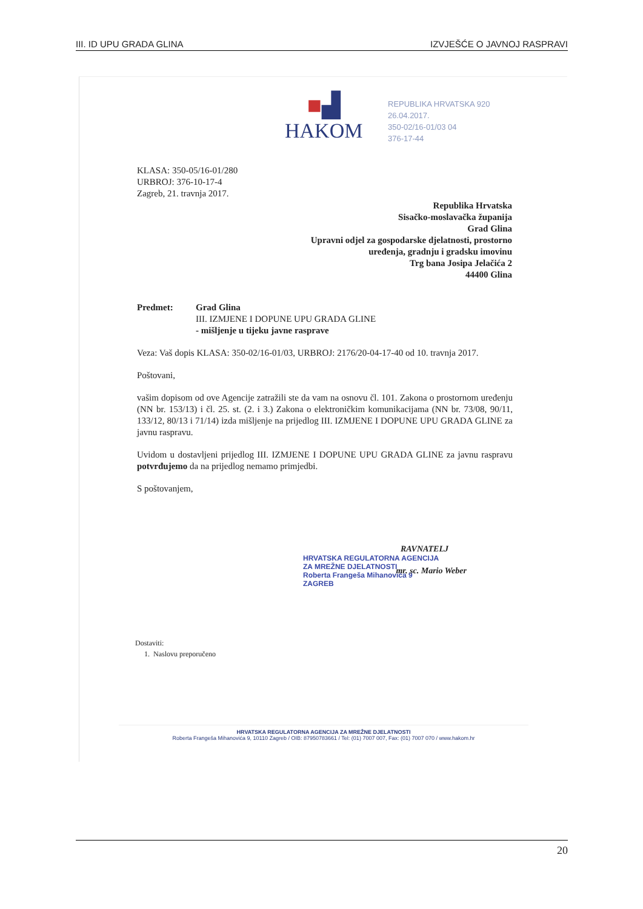III. ID UPU GRADA GLINA IZVJEŠĆE O JAVNOJ RASPRAVI
■▟
HAKOM
REPUBLIKA HRVATSKA 920
26.04.2017.
350-02/16-01/03 04
376-17-44
KLASA: 350-05/16-01/280
URBROJ: 376-10-17-4
Zagreb, 21. travnja 2017.
Republika Hrvatska
Sisačko-moslavačka županija
Grad Glina
Upravni odjel za gospodarske djelatnosti, prostorno
uređenja, gradnju i gradsku imovinu
Trg bana Josipa Jelačića 2
44400 Glina
Predmet: Grad Glina
III. IZMJENE I DOPUNE UPU GRADA GLINE
- mišljenje u tijeku javne rasprave
Veza: Vaš dopis KLASA: 350-02/16-01/03, URBROJ: 2176/20-04-17-40 od 10. travnja 2017.
Poštovani,
vašim dopisom od ove Agencije zatražili ste da vam na osnovu čl. 101. Zakona o prostornom uređenju (NN br. 153/13) i čl. 25. st. (2. i 3.) Zakona o elektroničkim komunikacijama (NN br. 73/08, 90/11, 133/12, 80/13 i 71/14) izda mišljenje na prijedlog III. IZMJENE I DOPUNE UPU GRADA GLINE za javnu raspravu.
Uvidom u dostavljeni prijedlog III. IZMJENE I DOPUNE UPU GRADA GLINE za javnu raspravu potvrđujemo da na prijedlog nemamo primjedbi.
S poštovanjem,
RAVNATELJ
HRVATSKA REGULATORNA AGENCIJA
ZA MREŽNE DJELATNOSTI
Roberta Frangeša Mihanovića 9
ZAGREB
mr. sc. Mario Weber
Dostaviti:
1. Naslovu preporučeno
HRVATSKA REGULATORNA AGENCIJA ZA MREŽNE DJELATNOSTI
Roberta Frangeša Mihanovića 9, 10110 Zagreb / OIB: 87950783661 / Tel: (01) 7007 007, Fax: (01) 7007 070 / www.hakom.hr
20